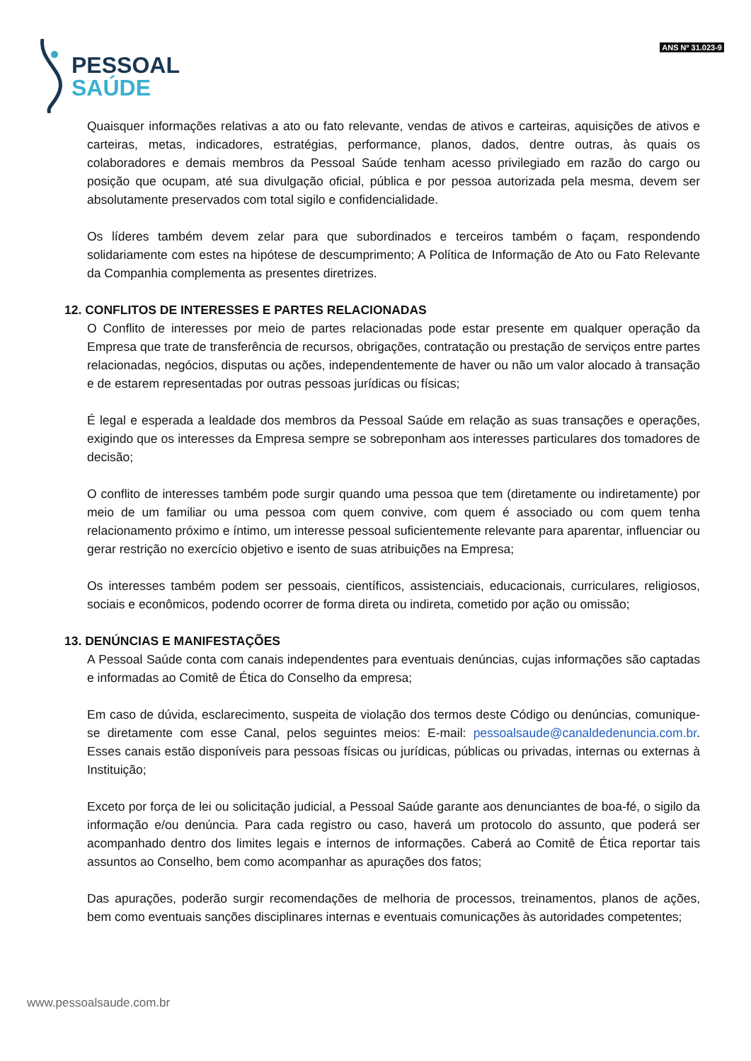PESSOAL
SAÚDE
ANS Nº 31.023-9
Quaisquer informações relativas a ato ou fato relevante, vendas de ativos e carteiras, aquisições de ativos e carteiras, metas, indicadores, estratégias, performance, planos, dados, dentre outras, às quais os colaboradores e demais membros da Pessoal Saúde tenham acesso privilegiado em razão do cargo ou posição que ocupam, até sua divulgação oficial, pública e por pessoa autorizada pela mesma, devem ser absolutamente preservados com total sigilo e confidencialidade.
Os líderes também devem zelar para que subordinados e terceiros também o façam, respondendo solidariamente com estes na hipótese de descumprimento; A Política de Informação de Ato ou Fato Relevante da Companhia complementa as presentes diretrizes.
12. CONFLITOS DE INTERESSES E PARTES RELACIONADAS
O Conflito de interesses por meio de partes relacionadas pode estar presente em qualquer operação da Empresa que trate de transferência de recursos, obrigações, contratação ou prestação de serviços entre partes relacionadas, negócios, disputas ou ações, independentemente de haver ou não um valor alocado à transação e de estarem representadas por outras pessoas jurídicas ou físicas;
É legal e esperada a lealdade dos membros da Pessoal Saúde em relação as suas transações e operações, exigindo que os interesses da Empresa sempre se sobreponham aos interesses particulares dos tomadores de decisão;
O conflito de interesses também pode surgir quando uma pessoa que tem (diretamente ou indiretamente) por meio de um familiar ou uma pessoa com quem convive, com quem é associado ou com quem tenha relacionamento próximo e íntimo, um interesse pessoal suficientemente relevante para aparentar, influenciar ou gerar restrição no exercício objetivo e isento de suas atribuições na Empresa;
Os interesses também podem ser pessoais, científicos, assistenciais, educacionais, curriculares, religiosos, sociais e econômicos, podendo ocorrer de forma direta ou indireta, cometido por ação ou omissão;
13. DENÚNCIAS E MANIFESTAÇÕES
A Pessoal Saúde conta com canais independentes para eventuais denúncias, cujas informações são captadas e informadas ao Comitê de Ética do Conselho da empresa;
Em caso de dúvida, esclarecimento, suspeita de violação dos termos deste Código ou denúncias, comunique-se diretamente com esse Canal, pelos seguintes meios: E-mail: pessoalsaude@canaldedenuncia.com.br. Esses canais estão disponíveis para pessoas físicas ou jurídicas, públicas ou privadas, internas ou externas à Instituição;
Exceto por força de lei ou solicitação judicial, a Pessoal Saúde garante aos denunciantes de boa-fé, o sigilo da informação e/ou denúncia. Para cada registro ou caso, haverá um protocolo do assunto, que poderá ser acompanhado dentro dos limites legais e internos de informações. Caberá ao Comitê de Ética reportar tais assuntos ao Conselho, bem como acompanhar as apurações dos fatos;
Das apurações, poderão surgir recomendações de melhoria de processos, treinamentos, planos de ações, bem como eventuais sanções disciplinares internas e eventuais comunicações às autoridades competentes;
www.pessoalsaude.com.br